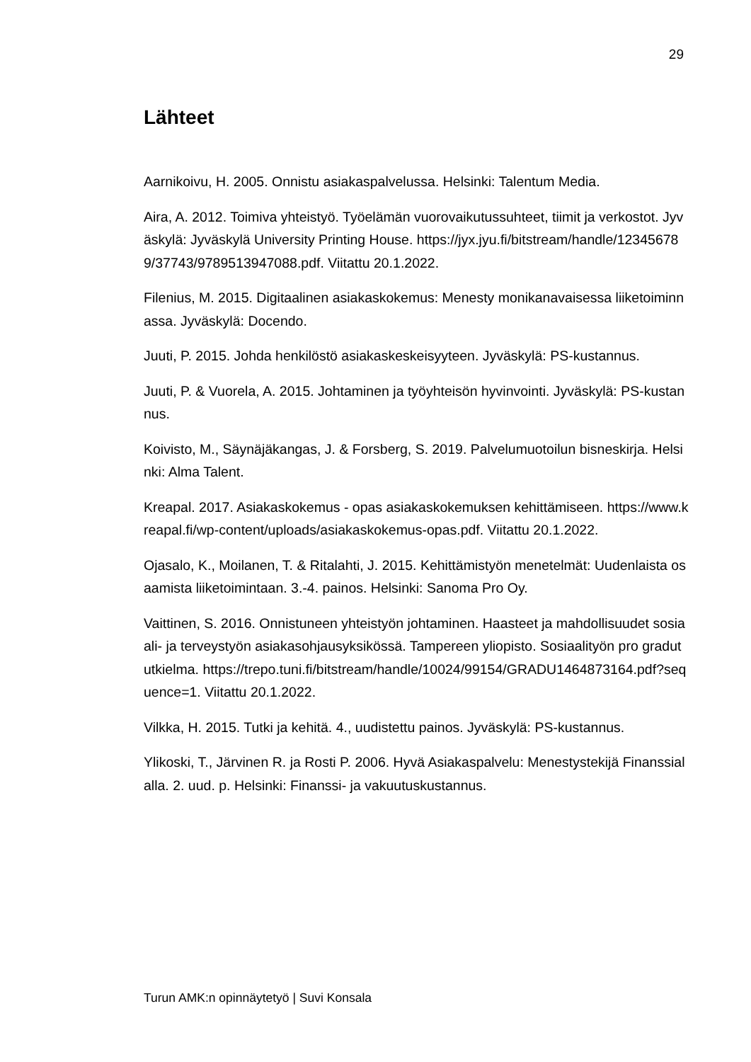29
Lähteet
Aarnikoivu, H. 2005. Onnistu asiakaspalvelussa. Helsinki: Talentum Media.
Aira, A. 2012. Toimiva yhteistyö. Työelämän vuorovaikutussuhteet, tiimit ja verkostot. Jyväskylä: Jyväskylä University Printing House. https://jyx.jyu.fi/bitstream/handle/123456789/37743/9789513947088.pdf. Viitattu 20.1.2022.
Filenius, M. 2015. Digitaalinen asiakaskokemus: Menesty monikanavaisessa liiketoiminnassa. Jyväskylä: Docendo.
Juuti, P. 2015. Johda henkilöstö asiakaskeskeisyyteen. Jyväskylä: PS-kustannus.
Juuti, P. & Vuorela, A. 2015. Johtaminen ja työyhteisön hyvinvointi. Jyväskylä: PS-kustannus.
Koivisto, M., Säynäjäkangas, J. & Forsberg, S. 2019. Palvelumuotoilun bisneskirja. Helsinki: Alma Talent.
Kreapal. 2017. Asiakaskokemus - opas asiakaskokemuksen kehittämiseen. https://www.kreapal.fi/wp-content/uploads/asiakaskokemus-opas.pdf. Viitattu 20.1.2022.
Ojasalo, K., Moilanen, T. & Ritalahti, J. 2015. Kehittämistyön menetelmät: Uudenlaista osaamista liiketoimintaan. 3.-4. painos. Helsinki: Sanoma Pro Oy.
Vaittinen, S. 2016. Onnistuneen yhteistyön johtaminen. Haasteet ja mahdollisuudet sosiaali- ja terveystyön asiakasohjausyksikössä. Tampereen yliopisto. Sosiaalityön pro gradututkielma. https://trepo.tuni.fi/bitstream/handle/10024/99154/GRADU1464873164.pdf?sequence=1. Viitattu 20.1.2022.
Vilkka, H. 2015. Tutki ja kehitä. 4., uudistettu painos. Jyväskylä: PS-kustannus.
Ylikoski, T., Järvinen R. ja Rosti P. 2006. Hyvä Asiakaspalvelu: Menestystekijä Finanssialalla. 2. uud. p. Helsinki: Finanssi- ja vakuutuskustannus.
Turun AMK:n opinnäytetyö | Suvi Konsala